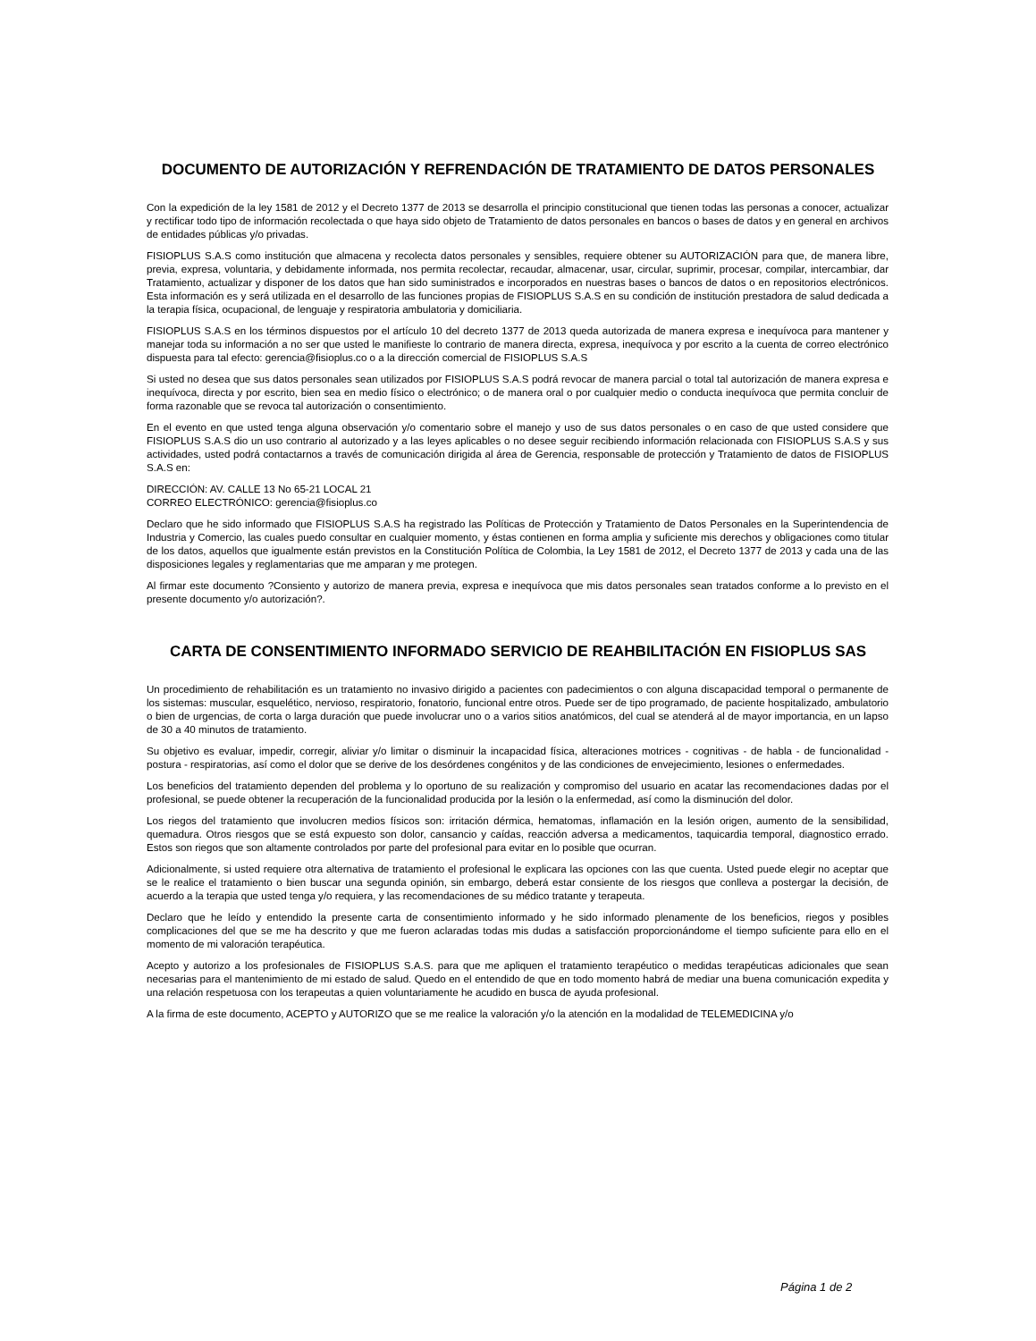DOCUMENTO DE AUTORIZACIÓN Y REFRENDACIÓN DE TRATAMIENTO DE DATOS PERSONALES
Con la expedición de la ley 1581 de 2012 y el Decreto 1377 de 2013 se desarrolla el principio constitucional que tienen todas las personas a conocer, actualizar y rectificar todo tipo de información recolectada o que haya sido objeto de Tratamiento de datos personales en bancos o bases de datos y en general en archivos de entidades públicas y/o privadas.
FISIOPLUS S.A.S como institución que almacena y recolecta datos personales y sensibles, requiere obtener su AUTORIZACIÓN para que, de manera libre, previa, expresa, voluntaria, y debidamente informada, nos permita recolectar, recaudar, almacenar, usar, circular, suprimir, procesar, compilar, intercambiar, dar Tratamiento, actualizar y disponer de los datos que han sido suministrados e incorporados en nuestras bases o bancos de datos o en repositorios electrónicos. Esta información es y será utilizada en el desarrollo de las funciones propias de FISIOPLUS S.A.S en su condición de institución prestadora de salud dedicada a la terapia física, ocupacional, de lenguaje y respiratoria ambulatoria y domiciliaria.
FISIOPLUS S.A.S en los términos dispuestos por el artículo 10 del decreto 1377 de 2013 queda autorizada de manera expresa e inequívoca para mantener y manejar toda su información a no ser que usted le manifieste lo contrario de manera directa, expresa, inequívoca y por escrito a la cuenta de correo electrónico dispuesta para tal efecto: gerencia@fisioplus.co o a la dirección comercial de FISIOPLUS S.A.S
Si usted no desea que sus datos personales sean utilizados por FISIOPLUS S.A.S podrá revocar de manera parcial o total tal autorización de manera expresa e inequívoca, directa y por escrito, bien sea en medio físico o electrónico; o de manera oral o por cualquier medio o conducta inequívoca que permita concluir de forma razonable que se revoca tal autorización o consentimiento.
En el evento en que usted tenga alguna observación y/o comentario sobre el manejo y uso de sus datos personales o en caso de que usted considere que FISIOPLUS S.A.S dio un uso contrario al autorizado y a las leyes aplicables o no desee seguir recibiendo información relacionada con FISIOPLUS S.A.S y sus actividades, usted podrá contactarnos a través de comunicación dirigida al área de Gerencia, responsable de protección y Tratamiento de datos de FISIOPLUS S.A.S en:
DIRECCIÓN: AV. CALLE 13 No 65-21 LOCAL 21
CORREO ELECTRÓNICO: gerencia@fisioplus.co
Declaro que he sido informado que FISIOPLUS S.A.S ha registrado las Políticas de Protección y Tratamiento de Datos Personales en la Superintendencia de Industria y Comercio, las cuales puedo consultar en cualquier momento, y éstas contienen en forma amplia y suficiente mis derechos y obligaciones como titular de los datos, aquellos que igualmente están previstos en la Constitución Política de Colombia, la Ley 1581 de 2012, el Decreto 1377 de 2013 y cada una de las disposiciones legales y reglamentarias que me amparan y me protegen.
Al firmar este documento ?Consiento y autorizo de manera previa, expresa e inequívoca que mis datos personales sean tratados conforme a lo previsto en el presente documento y/o autorización?.
CARTA DE CONSENTIMIENTO INFORMADO SERVICIO DE REAHBILITACIÓN EN FISIOPLUS SAS
Un procedimiento de rehabilitación es un tratamiento no invasivo dirigido a pacientes con padecimientos o con alguna discapacidad temporal o permanente de los sistemas: muscular, esquelético, nervioso, respiratorio, fonatorio, funcional entre otros. Puede ser de tipo programado, de paciente hospitalizado, ambulatorio o bien de urgencias, de corta o larga duración que puede involucrar uno o a varios sitios anatómicos, del cual se atenderá al de mayor importancia, en un lapso de 30 a 40 minutos de tratamiento.
Su objetivo es evaluar, impedir, corregir, aliviar y/o limitar o disminuir la incapacidad física, alteraciones motrices - cognitivas - de habla - de funcionalidad - postura - respiratorias, así como el dolor que se derive de los desórdenes congénitos y de las condiciones de envejecimiento, lesiones o enfermedades.
Los beneficios del tratamiento dependen del problema y lo oportuno de su realización y compromiso del usuario en acatar las recomendaciones dadas por el profesional, se puede obtener la recuperación de la funcionalidad producida por la lesión o la enfermedad, así como la disminución del dolor.
Los riegos del tratamiento que involucren medios físicos son: irritación dérmica, hematomas, inflamación en la lesión origen, aumento de la sensibilidad, quemadura. Otros riesgos que se está expuesto son dolor, cansancio y caídas, reacción adversa a medicamentos, taquicardia temporal, diagnostico errado. Estos son riegos que son altamente controlados por parte del profesional para evitar en lo posible que ocurran.
Adicionalmente, si usted requiere otra alternativa de tratamiento el profesional le explicara las opciones con las que cuenta. Usted puede elegir no aceptar que se le realice el tratamiento o bien buscar una segunda opinión, sin embargo, deberá estar consiente de los riesgos que conlleva a postergar la decisión, de acuerdo a la terapia que usted tenga y/o requiera, y las recomendaciones de su médico tratante y terapeuta.
Declaro que he leído y entendido la presente carta de consentimiento informado y he sido informado plenamente de los beneficios, riegos y posibles complicaciones del que se me ha descrito y que me fueron aclaradas todas mis dudas a satisfacción proporcionándome el tiempo suficiente para ello en el momento de mi valoración terapéutica.
Acepto y autorizo a los profesionales de FISIOPLUS S.A.S. para que me apliquen el tratamiento terapéutico o medidas terapéuticas adicionales que sean necesarias para el mantenimiento de mi estado de salud. Quedo en el entendido de que en todo momento habrá de mediar una buena comunicación expedita y una relación respetuosa con los terapeutas a quien voluntariamente he acudido en busca de ayuda profesional.
A la firma de este documento, ACEPTO y AUTORIZO que se me realice la valoración y/o la atención en la modalidad de TELEMEDICINA y/o
Página 1 de 2